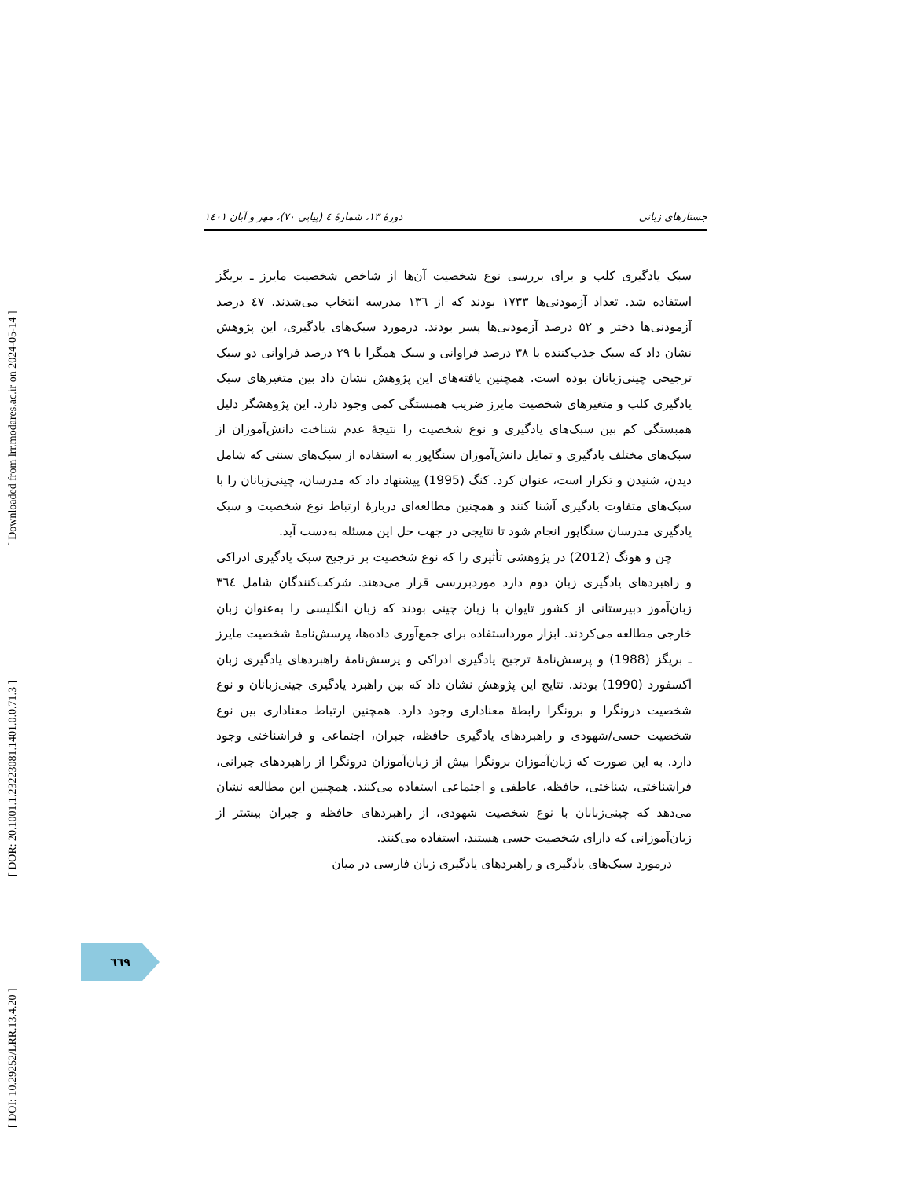[ Downloaded from lrr.modares.ac.ir on 2024-05-14 ]
[ DOR: 20.1001.1.23223081.1401.0.0.71.3 ]
[ DOI: 10.29252/LRR.13.4.20 ]
جستارهای زبانی دورهٔ ۱۳، شمارهٔ ٤ (پیاپی ۷۰)، مهر و آبان ۱٤۰۱
سبک یادگیری کلب و برای بررسی نوع شخصیت آن‌ها از شاخص شخصیت مایرز ـ بریگز استفاده شد. تعداد آزمودنی‌ها ۱۷۳۳ بودند که از ۱۳٦ مدرسه انتخاب می‌شدند. ٤۷ درصد آزمودنی‌ها دختر و ۵۲ درصد آزمودنی‌ها پسر بودند. درمورد سبک‌های یادگیری، این پژوهش نشان داد که سبک جذب‌کننده با ۳۸ درصد فراوانی و سبک همگرا با ۲۹ درصد فراوانی دو سبک ترجیحی چینی‌زبانان بوده است. همچنین یافته‌های این پژوهش نشان داد بین متغیرهای سبک یادگیری کلب و متغیرهای شخصیت مایرز ضریب همبستگی کمی وجود دارد. این پژوهشگر دلیل همبستگی کم بین سبک‌های یادگیری و نوع شخصیت را نتیجهٔ عدم شناخت دانش‌آموزان از سبک‌های مختلف یادگیری و تمایل دانش‌آموزان سنگاپور به استفاده از سبک‌های سنتی که شامل دیدن، شنیدن و تکرار است، عنوان کرد. کنگ (1995) پیشنهاد داد که مدرسان، چینی‌زبانان را با سبک‌های متفاوت یادگیری آشنا کنند و همچنین مطالعه‌ای دربارهٔ ارتباط نوع شخصیت و سبک یادگیری مدرسان سنگاپور انجام شود تا نتایجی در جهت حل این مسئله به‌دست آید.
چن و هونگ (2012) در پژوهشی تأثیری را که نوع شخصیت بر ترجیح سبک یادگیری ادراکی و راهبردهای یادگیری زبان دوم دارد موردبررسی قرار می‌دهند. شرکت‌کنندگان شامل ۳٦٤ زبان‌آموز دبیرستانی از کشور تایوان با زبان چینی بودند که زبان انگلیسی را به‌عنوان زبان خارجی مطالعه می‌کردند. ابزار مورداستفاده برای جمع‌آوری داده‌ها، پرسش‌نامهٔ شخصیت مایرز ـ بریگز (1988) و پرسش‌نامهٔ ترجیح یادگیری ادراکی و پرسش‌نامهٔ راهبردهای یادگیری زبان آکسفورد (1990) بودند. نتایج این پژوهش نشان داد که بین راهبرد یادگیری چینی‌زبانان و نوع شخصیت درونگرا و برونگرا رابطهٔ معناداری وجود دارد. همچنین ارتباط معناداری بین نوع شخصیت حسی/شهودی و راهبردهای یادگیری حافظه، جبران، اجتماعی و فراشناختی وجود دارد. به این صورت که زبان‌آموزان برونگرا بیش از زبان‌آموزان درونگرا از راهبردهای جبرانی، فراشناختی، شناختی، حافظه، عاطفی و اجتماعی استفاده می‌کنند. همچنین این مطالعه نشان می‌دهد که چینی‌زبانان با نوع شخصیت شهودی، از راهبردهای حافظه و جبران بیشتر از زبان‌آموزانی که دارای شخصیت حسی هستند، استفاده می‌کنند.
درمورد سبک‌های یادگیری و راهبردهای یادگیری زبان فارسی در میان
٦٦٩